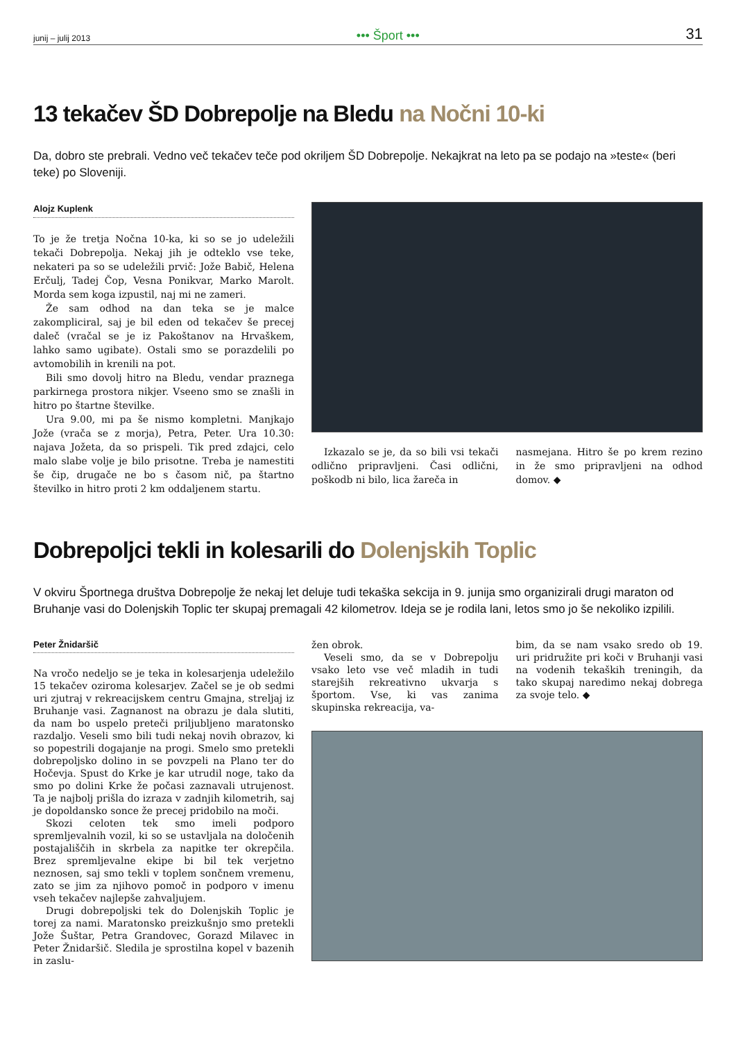junij – julij 2013 ••• Šport ••• 31
13 tekačev ŠD Dobrepolje na Bledu na Nočni 10-ki
Da, dobro ste prebrali. Vedno več tekačev teče pod okriljem ŠD Dobrepolje. Nekajkrat na leto pa se podajo na »teste« (beri teke) po Sloveniji.
Alojz Kuplenk
To je že tretja Nočna 10-ka, ki so se jo udeležili tekači Dobrepolja. Nekaj jih je odteklo vse teke, nekateri pa so se udeležili prvič: Jože Babič, Helena Erčulj, Tadej Čop, Vesna Ponikvar, Marko Marolt. Morda sem koga izpustil, naj mi ne zameri.
Že sam odhod na dan teka se je malce zakompliciral, saj je bil eden od tekačev še precej daleč (vračal se je iz Pakoštanov na Hrvaškem, lahko samo ugibate). Ostali smo se porazdelili po avtomobilih in krenili na pot.
Bili smo dovolj hitro na Bledu, vendar praznega parkirnega prostora nikjer. Vseeno smo se znašli in hitro po štartne številke.
Ura 9.00, mi pa še nismo kompletni. Manjkajo Jože (vrača se z morja), Petra, Peter. Ura 10.30: najava Jožeta, da so prispeli. Tik pred zdajci, celo malo slabe volje je bilo prisotne. Treba je namestiti še čip, drugače ne bo s časom nič, pa štartno številko in hitro proti 2 km oddaljenem startu.
Izkazalo se je, da so bili vsi tekači odlično pripravljeni. Časi odlični, poškodb ni bilo, lica žareča in
nasmejana. Hitro še po krem rezino in že smo pripravljeni na odhod domov. ◆
Dobrepoljci tekli in kolesarili do Dolenjskih Toplic
V okviru Športnega društva Dobrepolje že nekaj let deluje tudi tekaška sekcija in 9. junija smo organizirali drugi maraton od Bruhanje vasi do Dolenjskih Toplic ter skupaj premagali 42 kilometrov. Ideja se je rodila lani, letos smo jo še nekoliko izpilili.
Peter Žnidaršič
Na vročo nedeljo se je teka in kolesarjenja udeležilo 15 tekačev oziroma kolesarjev. Začel se je ob sedmi uri zjutraj v rekreacijskem centru Gmajna, streljaj iz Bruhanje vasi. Zagnanost na obrazu je dala slutiti, da nam bo uspelo preteči priljubljeno maratonsko razdaljo. Veseli smo bili tudi nekaj novih obrazov, ki so popestrili dogajanje na progi. Smelo smo pretekli dobrepoljsko dolino in se povzpeli na Plano ter do Hočevja. Spust do Krke je kar utrudil noge, tako da smo po dolini Krke že počasi zaznavali utrujenost. Ta je najbolj prišla do izraza v zadnjih kilometrih, saj je dopoldansko sonce že precej pridobilo na moči.
Skozi celoten tek smo imeli podporo spremljevalnih vozil, ki so se ustavljala na določenih postajališčih in skrbela za napitke ter okrepčila. Brez spremljevalne ekipe bi bil tek verjetno neznosen, saj smo tekli v toplem sončnem vremenu, zato se jim za njihovo pomoč in podporo v imenu vseh tekačev najlepše zahvaljujem.
Drugi dobrepoljski tek do Dolenjskih Toplic je torej za nami. Maratonsko preizkušnjo smo pretekli Jože Šuštar, Petra Grandovec, Gorazd Milavec in Peter Žnidaršič. Sledila je sprostilna kopel v bazenih in zaslu-
žen obrok.
Veseli smo, da se v Dobrepolju vsako leto vse več mladih in tudi starejših rekreativno ukvarja s športom. Vse, ki vas zanima skupinska rekreacija, va-
bim, da se nam vsako sredo ob 19. uri pridružite pri koči v Bruhanji vasi na vodenih tekaških treningih, da tako skupaj naredimo nekaj dobrega za svoje telo. ◆